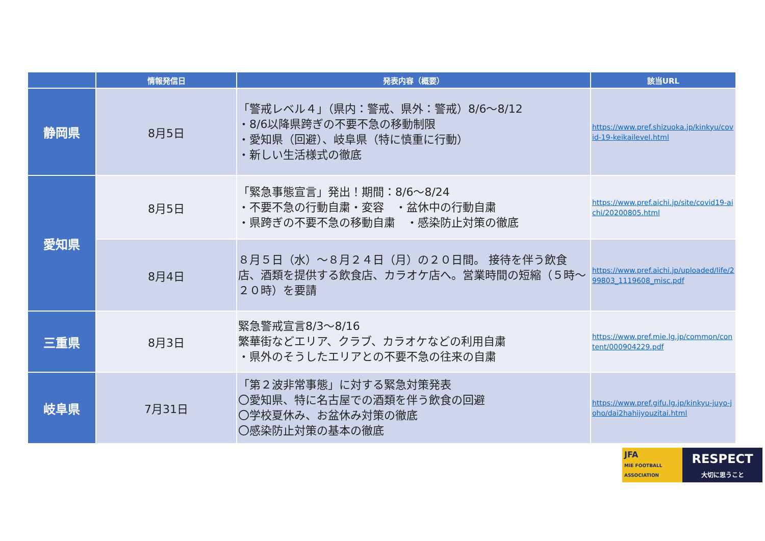| | 情報発信日 | 発表内容（概要） | 該当URL |
| --- | --- | --- | --- |
| 静岡県 | 8月5日 | 「警戒レベル４」（県内：警戒、県外：警戒）8/6～8/12 ・8/6以降県跨ぎの不要不急の移動制限 ・愛知県（回避）、岐阜県（特に慎重に行動） ・新しい生活様式の徹底 | https://www.pref.shizuoka.jp/kinkyu/covid-19-keikailevel.html |
| 愛知県 | 8月5日 | 「緊急事態宣言」発出！期間：8/6～8/24 ・不要不急の行動自粛・変容 ・盆休中の行動自粛 ・県跨ぎの不要不急の移動自粛 ・感染防止対策の徹底 | https://www.pref.aichi.jp/site/covid19-aichi/20200805.html |
| | 8月4日 | ８月５日（水）～８月２４日（月）の２０日間。 接待を伴う飲食店、酒類を提供する飲食店、カラオケ店へ。営業時間の短縮（５時～２０時）を要請 | https://www.pref.aichi.jp/uploaded/life/299803_1119608_misc.pdf |
| 三重県 | 8月3日 | 緊急警戒宣言8/3～8/16 繁華街などエリア、クラブ、カラオケなどの利用自粛 ・県外のそうしたエリアとの不要不急の往来の自粛 | https://www.pref.mie.lg.jp/common/content/000904229.pdf |
| 岐阜県 | 7月31日 | 「第２波非常事態」に対する緊急対策発表 〇愛知県、特に名古屋での酒類を伴う飲食の回避 〇学校夏休み、お盆休み対策の徹底 〇感染防止対策の基本の徹底 | https://www.pref.gifu.lg.jp/kinkyu-juyo-joho/dai2hahijyouzitai.html |
JFA
MIE FOOTBALL ASSOCIATION
RESPECT
大切に思うこと